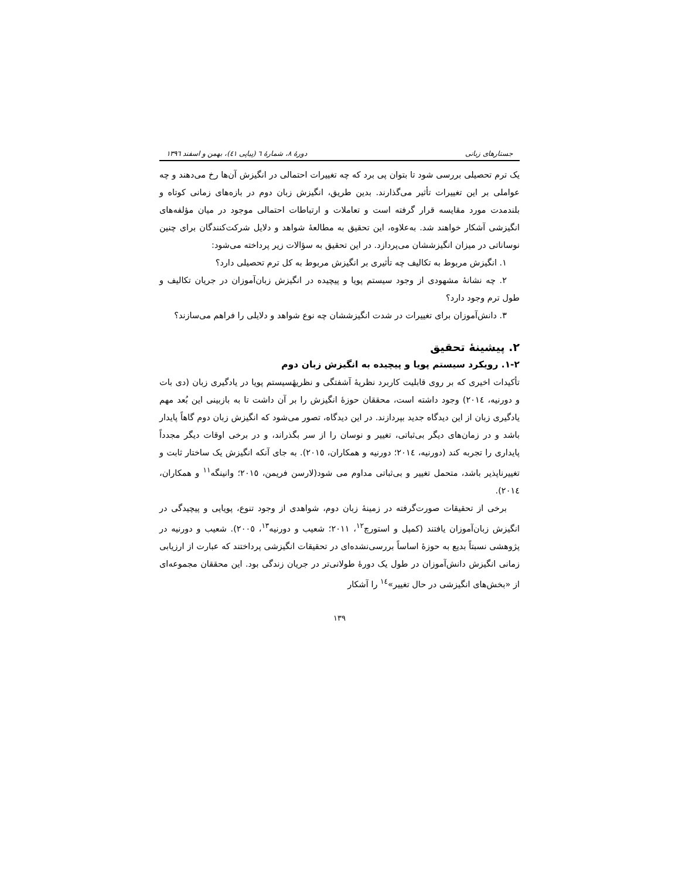جستارهای زبانی دورهٔ ۸، شمارهٔ ٦ (پیاپی ٤١)، بهمن و اسفند ١٣٩٦
یک ترم تحصیلی بررسی شود تا بتوان پی برد که چه تغییرات احتمالی در انگیزش آن‌ها رخ می‌دهند و چه عواملی بر این تغییرات تأثیر می‌گذارند. بدین طریق، انگیزش زبان دوم در بازه‌های زمانی کوتاه و بلندمدت مورد مقایسه قرار گرفته است و تعاملات و ارتباطات احتمالی موجود در میان مؤلفه‌های انگیزشی آشکار خواهند شد. به‌علاوه، این تحقیق به مطالعهٔ شواهد و دلایل شرکت‌کنندگان برای چنین نوساناتی در میزان انگیزششان می‌پردازد. در این تحقیق به سؤالات زیر پرداخته می‌شود:
١. انگیزش مربوط به تکالیف چه تأثیری بر انگیزش مربوط به کل ترم تحصیلی دارد؟
٢. چه نشانهٔ مشهودی از وجود سیستم پویا و پیچیده در انگیزش زبان‌آموزان در جریان تکالیف و طول ترم وجود دارد؟
٣. دانش‌آموزان برای تغییرات در شدت انگیزششان چه نوع شواهد و دلایلی را فراهم می‌سازند؟
٢. پیشینهٔ تحقیق
٢-١. رویکرد سیستم پویا و پیچیده به انگیزش زبان دوم
تأکیدات اخیری که بر روی قابلیت کاربرد نظریهٔ آشفتگی و نظریهٔسیستم پویا در یادگیری زبان (دی بات و دورنیه، ٢٠١٤) وجود داشته است، محققان حوزهٔ انگیزش را بر آن داشت تا به بازبینی این بُعد مهم یادگیری زبان از این دیدگاه جدید بپردازند. در این دیدگاه، تصور می‌شود که انگیزش زبان دوم گاهاً پایدار باشد و در زمان‌های دیگر بی‌ثباتی، تغییر و نوسان را از سر بگذراند، و در برخی اوقات دیگر مجدداً پایداری را تجربه کند (دورنیه، ٢٠١٤؛ دورنیه و همکاران، ٢٠١٥). به جای آنکه انگیزش یک ساختار ثابت و تغییرناپذیر باشد، متحمل تغییر و بی‌ثباتی مداوم می شود(لارسن فریمن، ٢٠١٥؛ وانینگه<sup>١١</sup> و همکاران، ٢٠١٤).
برخی از تحقیقات صورت‌گرفته در زمینهٔ زبان دوم، شواهدی از وجود تنوع، پویایی و پیچیدگی در انگیزش زبان‌آموزان یافتند (کمپل و استورچ<sup>١٢</sup>، ٢٠١١؛ شعیب و دورنیه<sup>١٣</sup>، ٢٠٠٥). شعیب و دورنیه در پژوهشی نسبتاً بدیع به حوزهٔ اساساً بررسی‌نشده‌ای در تحقیقات انگیزشی پرداختند که عبارت از ارزیابی زمانی انگیزش دانش‌آموزان در طول یک دورهٔ طولانی‌تر در جریان زندگی بود. این محققان مجموعه‌ای از «بخش‌های انگیزشی در حال تغییر»<sup>١٤</sup> را آشکار
١٣٩